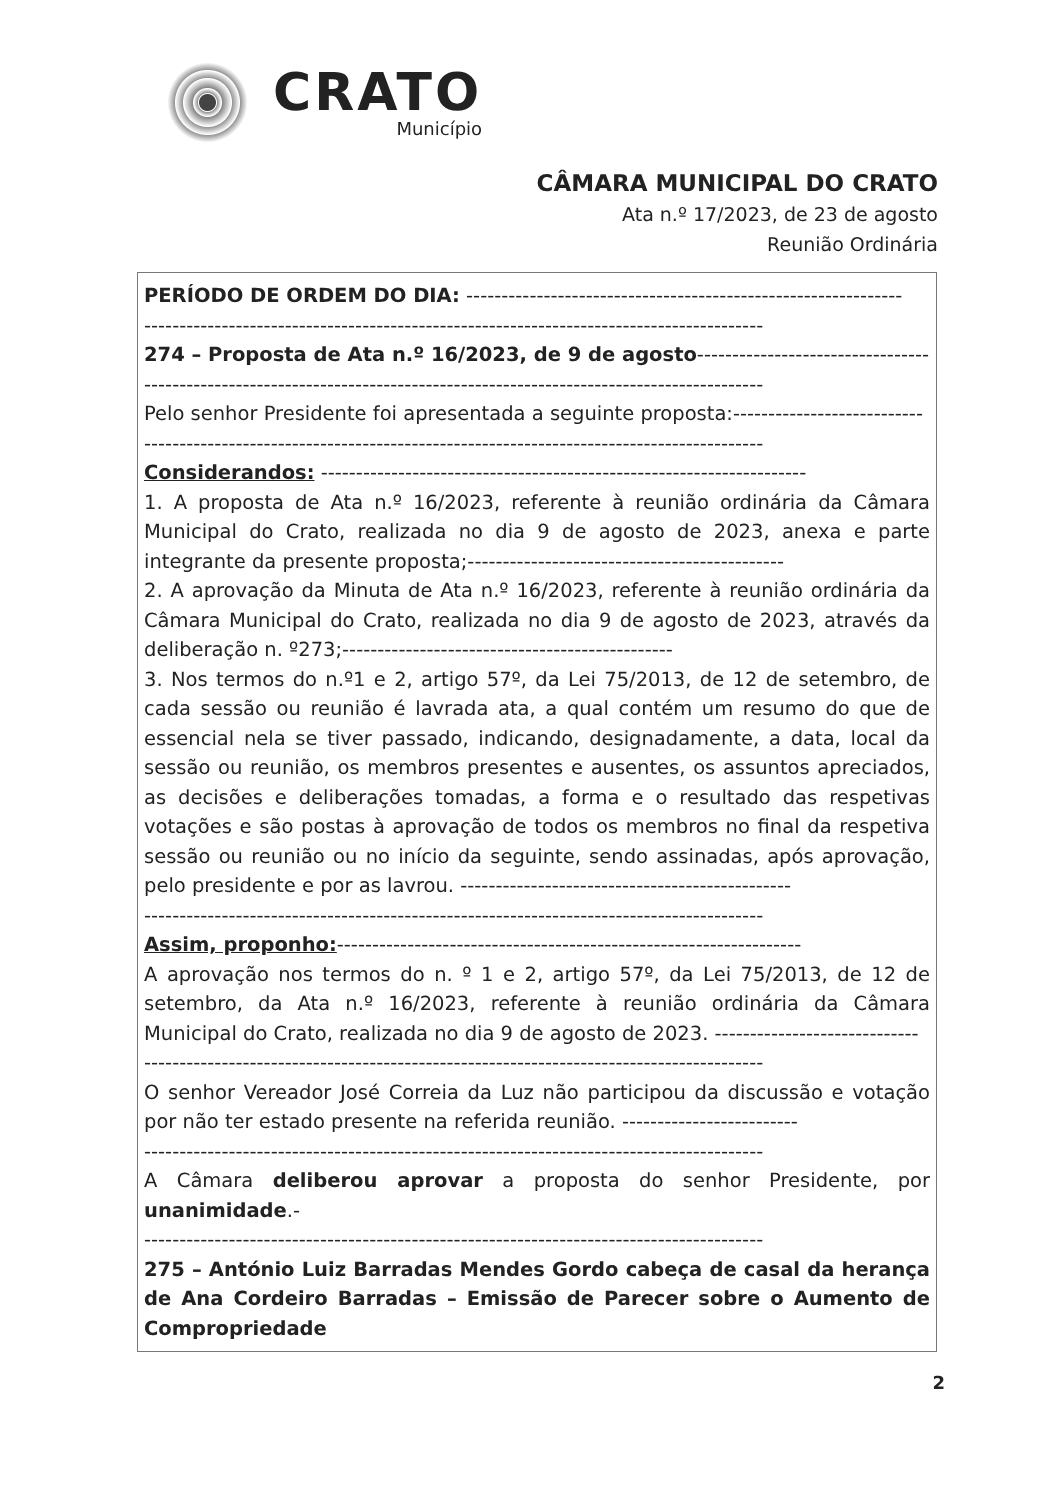CRATO
Município
CÂMARA MUNICIPAL DO CRATO
Ata n.º 17/2023, de 23 de agosto
Reunião Ordinária
PERÍODO DE ORDEM DO DIA: --------------------------------------------------------------
----------------------------------------------------------------------------------------
274 – Proposta de Ata n.º 16/2023, de 9 de agosto----------------------------------------
----------------------------------------------------------------------------------------
Pelo senhor Presidente foi apresentada a seguinte proposta:---------------------------
----------------------------------------------------------------------------------------
Considerandos: ---------------------------------------------------------------------
1. A proposta de Ata n.º 16/2023, referente à reunião ordinária da Câmara Municipal do Crato, realizada no dia 9 de agosto de 2023, anexa e parte integrante da presente proposta;---------------------------------------------
2. A aprovação da Minuta de Ata n.º 16/2023, referente à reunião ordinária da Câmara Municipal do Crato, realizada no dia 9 de agosto de 2023, através da deliberação n. º273;-----------------------------------------------
3. Nos termos do n.º1 e 2, artigo 57º, da Lei 75/2013, de 12 de setembro, de cada sessão ou reunião é lavrada ata, a qual contém um resumo do que de essencial nela se tiver passado, indicando, designadamente, a data, local da sessão ou reunião, os membros presentes e ausentes, os assuntos apreciados, as decisões e deliberações tomadas, a forma e o resultado das respetivas votações e são postas à aprovação de todos os membros no final da respetiva sessão ou reunião ou no início da seguinte, sendo assinadas, após aprovação, pelo presidente e por as lavrou. -----------------------------------------------
----------------------------------------------------------------------------------------
Assim, proponho:------------------------------------------------------------------
A aprovação nos termos do n. º 1 e 2, artigo 57º, da Lei 75/2013, de 12 de setembro, da Ata n.º 16/2023, referente à reunião ordinária da Câmara Municipal do Crato, realizada no dia 9 de agosto de 2023. -----------------------------
----------------------------------------------------------------------------------------
O senhor Vereador José Correia da Luz não participou da discussão e votação por não ter estado presente na referida reunião. -------------------------
----------------------------------------------------------------------------------------
A Câmara deliberou aprovar a proposta do senhor Presidente, por unanimidade.-
----------------------------------------------------------------------------------------
275 – António Luiz Barradas Mendes Gordo cabeça de casal da herança de Ana Cordeiro Barradas – Emissão de Parecer sobre o Aumento de Compropriedade
2